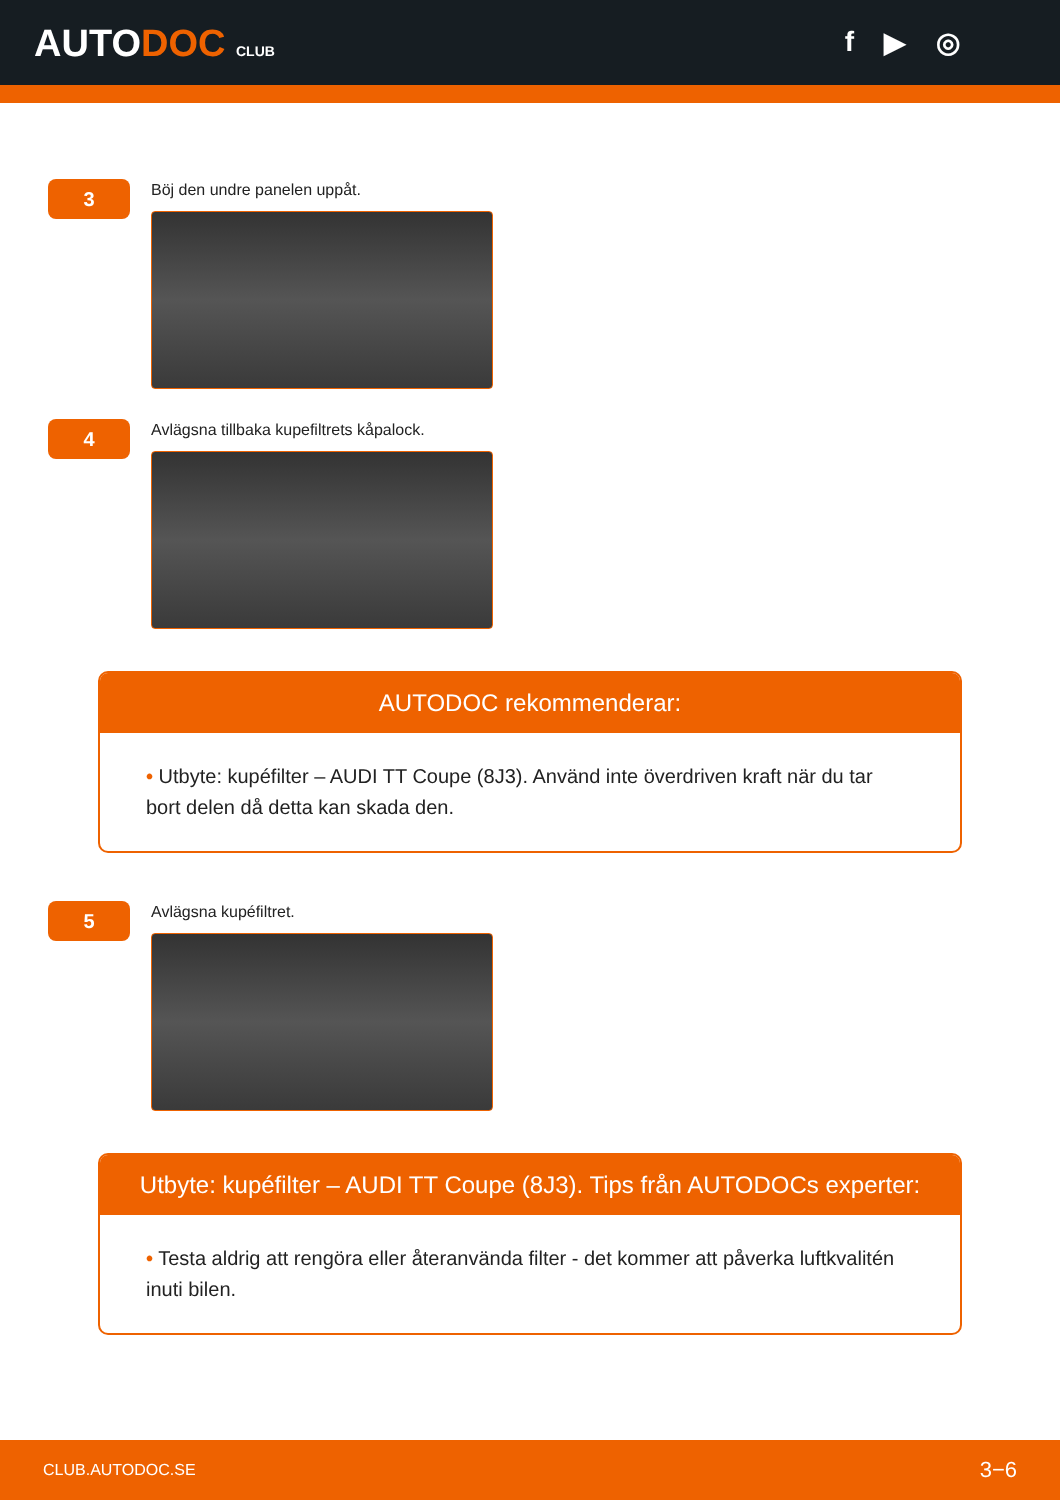AUTODOC CLUB
f ▶ ◎
3
Böj den undre panelen uppåt.
4
Avlägsna tillbaka kupefiltrets kåpalock.
AUTODOC rekommenderar:
• Utbyte: kupéfilter – AUDI TT Coupe (8J3). Använd inte överdriven kraft när du tar bort delen då detta kan skada den.
5
Avlägsna kupéfiltret.
Utbyte: kupéfilter – AUDI TT Coupe (8J3). Tips från AUTODOCs experter:
• Testa aldrig att rengöra eller återanvända filter - det kommer att påverka luftkvalitén inuti bilen.
CLUB.AUTODOC.SE 3−6